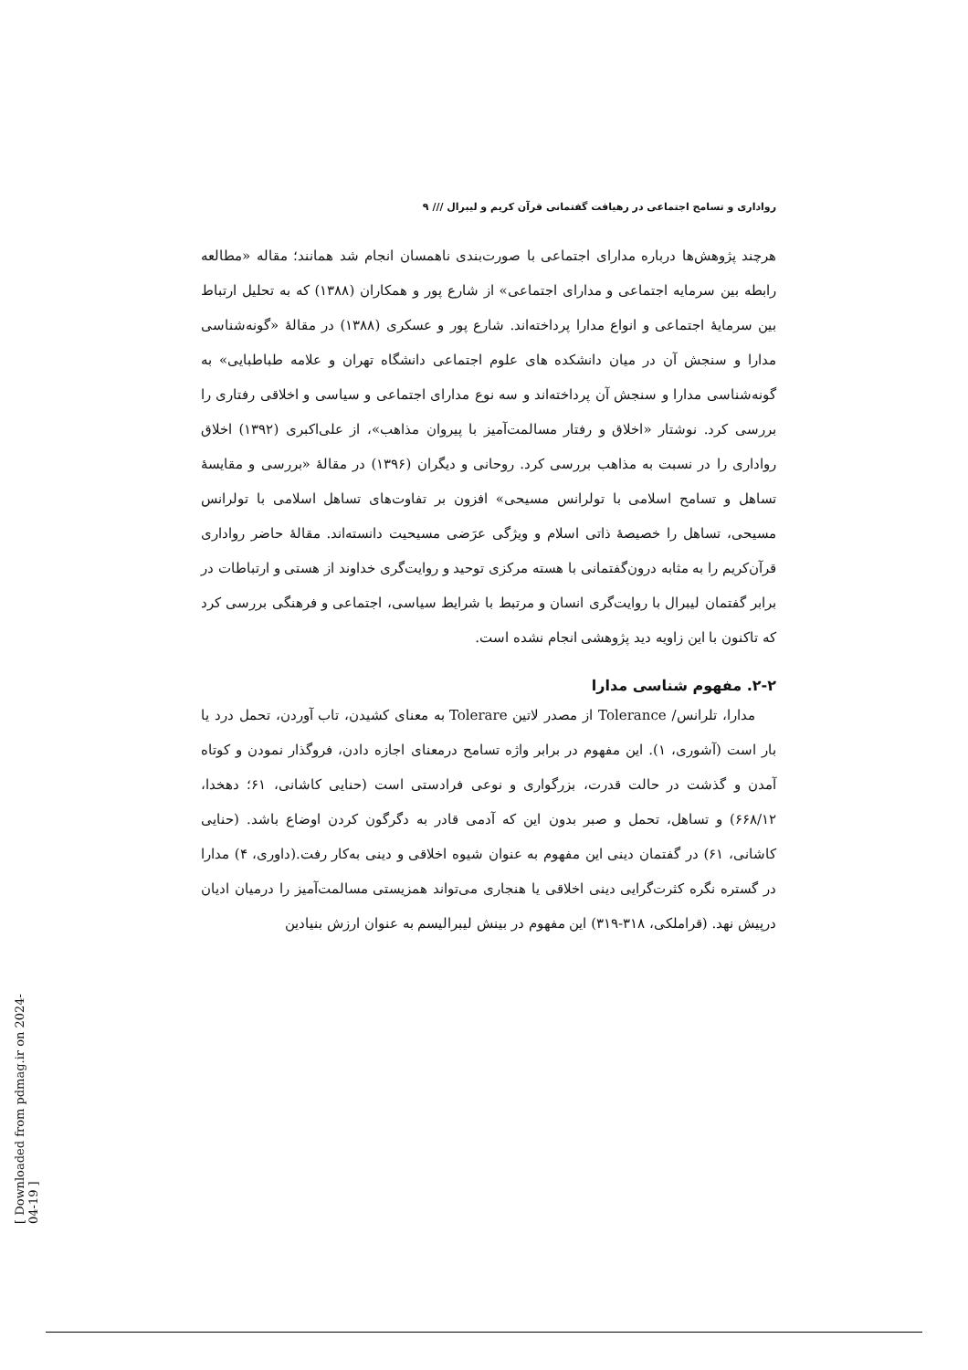رواداری و تسامح اجتماعی در رهیافت گفتمانی قرآن کریم و لیبرال /// ۹
هرچند پژوهش‌ها درباره مدارای اجتماعی با صورت‌بندی ناهمسان انجام شد همانند؛ مقاله «مطالعه رابطه بین سرمایه اجتماعی و مدارای اجتماعی» از شارع پور و همکاران (۱۳۸۸) که به تحلیل ارتباط بین سرمایهٔ اجتماعی و انواع مدارا پرداخته‌اند. شارع پور و عسکری (۱۳۸۸) در مقالهٔ «گونه‌شناسی مدارا و سنجش آن در میان دانشکده های علوم اجتماعی دانشگاه تهران و علامه طباطبایی» به گونه‌شناسی مدارا و سنجش آن پرداخته‌اند و سه نوع مدارای اجتماعی و سیاسی و اخلاقی رفتاری را بررسی کرد. نوشتار «اخلاق و رفتار مسالمت‌آمیز با پیروان مذاهب»، از علی‌اکبری (۱۳۹۲) اخلاق رواداری را در نسبت به مذاهب بررسی کرد. روحانی و دیگران (۱۳۹۶) در مقالهٔ «بررسی و مقایسهٔ تساهل و تسامح اسلامی با تولرانس مسیحی» افزون بر تفاوت‌های تساهل اسلامی با تولرانس مسیحی، تساهل را خصیصهٔ ذاتی اسلام و ویژگی عرَضی مسیحیت دانسته‌اند. مقالهٔ حاضر رواداری قرآن‌کریم را به مثابه درون‌گفتمانی با هسته مرکزی توحید و روایت‌گری خداوند از هستی و ارتباطات در برابر گفتمان لیبرال با روایت‌گری انسان و مرتبط با شرایط سیاسی، اجتماعی و فرهنگی بررسی کرد که تاکنون با این زاویه دید پژوهشی انجام نشده است.
۲-۲. مفهوم شناسی مدارا
مدارا، تلرانس/ Tolerance از مصدر لاتین Tolerare به معنای کشیدن، تاب آوردن، تحمل درد یا بار است (آشوری، ۱). این مفهوم در برابر واژه تسامح درمعنای اجازه دادن، فروگذار نمودن و کوتاه آمدن و گذشت در حالت قدرت، بزرگواری و نوعی فرادستی است (حنایی کاشانی، ۶۱؛ دهخدا، ۶۶۸/۱۲) و تساهل، تحمل و صبر بدون این که آدمی قادر به دگرگون کردن اوضاع باشد. (حنایی کاشانی، ۶۱) در گفتمان دینی این مفهوم به عنوان شیوه اخلاقی و دینی به‌کار رفت.(داوری، ۴) مدارا در گستره نگره کثرت‌گرایی دینی اخلاقی یا هنجاری می‌تواند همزیستی مسالمت‌آمیز را درمیان ادیان درپیش نهد. (قراملکی، ۳۱۸-۳۱۹) این مفهوم در بینش لیبرالیسم به عنوان ارزش بنیادین
[ Downloaded from pdmag.ir on 2024-04-19 ]